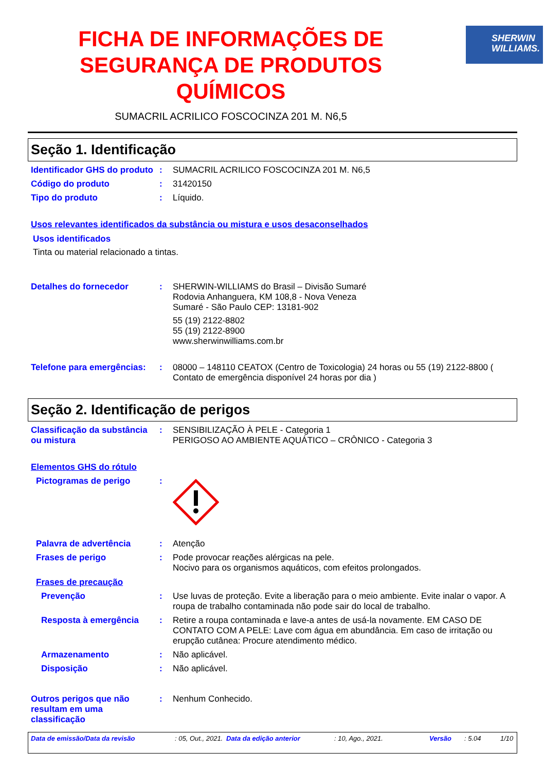FICHA DE INFORMAÇÕES DE SEGURANÇA DE PRODUTOS QUÍMICOS
SUMACRIL ACRILICO FOSCOCINZA 201 M. N6,5
SHERWIN
WILLIAMS.
Seção 1. Identificação
Identificador GHS do produto
: SUMACRIL ACRILICO FOSCOCINZA 201 M. N6,5
Código do produto : 31420150
Tipo do produto : Líquido.
Usos relevantes identificados da substância ou mistura e usos desaconselhados
Usos identificados
Tinta ou material relacionado a tintas.
Detalhes do fornecedor : SHERWIN-WILLIAMS do Brasil – Divisão Sumaré
Rodovia Anhanguera, KM 108,8 - Nova Veneza
Sumaré - São Paulo CEP: 13181-902
55 (19) 2122-8802
55 (19) 2122-8900
www.sherwinwilliams.com.br
Telefone para emergências:
: 08000 – 148110 CEATOX (Centro de Toxicologia) 24 horas ou 55 (19) 2122-8800 ( Contato de emergência disponível 24 horas por dia )
Seção 2. Identificação de perigos
Classificação da substância ou mistura
: SENSIBILIZAÇÃO À PELE - Categoria 1
PERIGOSO AO AMBIENTE AQUÁTICO – CRÔNICO - Categoria 3
Elementos GHS do rótulo
Pictogramas de perigo :
Palavra de advertência : Atenção
Frases de perigo : Pode provocar reações alérgicas na pele.
Nocivo para os organismos aquáticos, com efeitos prolongados.
Frases de precaução
Prevenção : Use luvas de proteção. Evite a liberação para o meio ambiente. Evite inalar o vapor. A roupa de trabalho contaminada não pode sair do local de trabalho.
Resposta à emergência : Retire a roupa contaminada e lave-a antes de usá-la novamente. EM CASO DE CONTATO COM A PELE: Lave com água em abundância. Em caso de irritação ou erupção cutânea: Procure atendimento médico.
Armazenamento : Não aplicável.
Disposição : Não aplicável.
Outros perigos que não resultam em uma classificação
: Nenhum Conhecido.
Data de emissão/Data da revisão: 05, Out., 2021. Data da edição anterior: 10, Ago., 2021. Versão: 5.04 1/10